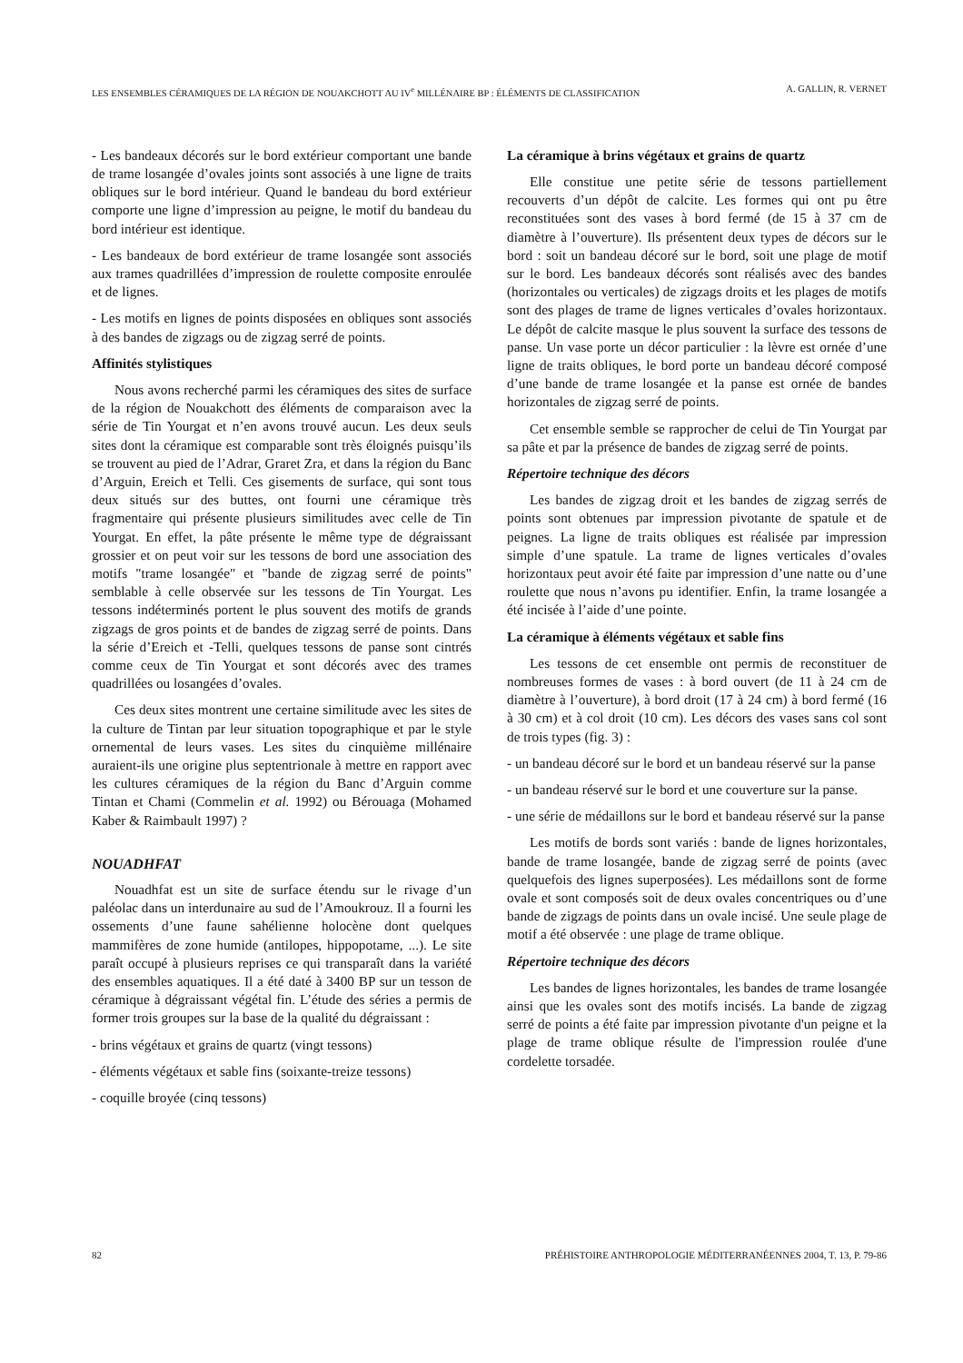LES ENSEMBLES CÉRAMIQUES DE LA RÉGION DE NOUAKCHOTT AU IV<sup>e</sup> MILLÉNAIRE BP : ÉLÉMENTS DE CLASSIFICATION A. GALLIN, R. VERNET
- Les bandeaux décorés sur le bord extérieur comportant une bande de trame losangée d’ovales joints sont associés à une ligne de traits obliques sur le bord intérieur. Quand le bandeau du bord extérieur comporte une ligne d’impression au peigne, le motif du bandeau du bord intérieur est identique.
- Les bandeaux de bord extérieur de trame losangée sont associés aux trames quadrillées d’impression de roulette composite enroulée et de lignes.
- Les motifs en lignes de points disposées en obliques sont associés à des bandes de zigzags ou de zigzag serré de points.
Affinités stylistiques
Nous avons recherché parmi les céramiques des sites de surface de la région de Nouakchott des éléments de comparaison avec la série de Tin Yourgat et n’en avons trouvé aucun. Les deux seuls sites dont la céramique est comparable sont très éloignés puisqu’ils se trouvent au pied de l’Adrar, Graret Zra, et dans la région du Banc d’Arguin, Ereich et Telli. Ces gisements de surface, qui sont tous deux situés sur des buttes, ont fourni une céramique très fragmentaire qui présente plusieurs similitudes avec celle de Tin Yourgat. En effet, la pâte présente le même type de dégraissant grossier et on peut voir sur les tessons de bord une association des motifs "trame losangée" et "bande de zigzag serré de points" semblable à celle observée sur les tessons de Tin Yourgat. Les tessons indéterminés portent le plus souvent des motifs de grands zigzags de gros points et de bandes de zigzag serré de points. Dans la série d’Ereich et -Telli, quelques tessons de panse sont cintrés comme ceux de Tin Yourgat et sont décorés avec des trames quadrillées ou losangées d’ovales.
Ces deux sites montrent une certaine similitude avec les sites de la culture de Tintan par leur situation topographique et par le style ornemental de leurs vases. Les sites du cinquième millénaire auraient-ils une origine plus septentrionale à mettre en rapport avec les cultures céramiques de la région du Banc d’Arguin comme Tintan et Chami (Commelin et al. 1992) ou Bérouaga (Mohamed Kaber & Raimbault 1997) ?
NOUADHFAT
Nouadhfat est un site de surface étendu sur le rivage d’un paléolac dans un interdunaire au sud de l’Amoukrouz. Il a fourni les ossements d’une faune sahélienne holocène dont quelques mammifères de zone humide (antilopes, hippopotame, ...). Le site paraît occupé à plusieurs reprises ce qui transparaît dans la variété des ensembles aquatiques. Il a été daté à 3400 BP sur un tesson de céramique à dégraissant végétal fin. L’étude des séries a permis de former trois groupes sur la base de la qualité du dégraissant :
- brins végétaux et grains de quartz (vingt tessons)
- éléments végétaux et sable fins (soixante-treize tessons)
- coquille broyée (cinq tessons)
La céramique à brins végétaux et grains de quartz
Elle constitue une petite série de tessons partiellement recouverts d’un dépôt de calcite. Les formes qui ont pu être reconstituées sont des vases à bord fermé (de 15 à 37 cm de diamètre à l’ouverture). Ils présentent deux types de décors sur le bord : soit un bandeau décoré sur le bord, soit une plage de motif sur le bord. Les bandeaux décorés sont réalisés avec des bandes (horizontales ou verticales) de zigzags droits et les plages de motifs sont des plages de trame de lignes verticales d’ovales horizontaux. Le dépôt de calcite masque le plus souvent la surface des tessons de panse. Un vase porte un décor particulier : la lèvre est ornée d’une ligne de traits obliques, le bord porte un bandeau décoré composé d’une bande de trame losangée et la panse est ornée de bandes horizontales de zigzag serré de points.
Cet ensemble semble se rapprocher de celui de Tin Yourgat par sa pâte et par la présence de bandes de zigzag serré de points.
Répertoire technique des décors
Les bandes de zigzag droit et les bandes de zigzag serrés de points sont obtenues par impression pivotante de spatule et de peignes. La ligne de traits obliques est réalisée par impression simple d’une spatule. La trame de lignes verticales d’ovales horizontaux peut avoir été faite par impression d’une natte ou d’une roulette que nous n’avons pu identifier. Enfin, la trame losangée a été incisée à l’aide d’une pointe.
La céramique à éléments végétaux et sable fins
Les tessons de cet ensemble ont permis de reconstituer de nombreuses formes de vases : à bord ouvert (de 11 à 24 cm de diamètre à l’ouverture), à bord droit (17 à 24 cm) à bord fermé (16 à 30 cm) et à col droit (10 cm). Les décors des vases sans col sont de trois types (fig. 3) :
- un bandeau décoré sur le bord et un bandeau réservé sur la panse
- un bandeau réservé sur le bord et une couverture sur la panse.
- une série de médaillons sur le bord et bandeau réservé sur la panse
Les motifs de bords sont variés : bande de lignes horizontales, bande de trame losangée, bande de zigzag serré de points (avec quelquefois des lignes superposées). Les médaillons sont de forme ovale et sont composés soit de deux ovales concentriques ou d’une bande de zigzags de points dans un ovale incisé. Une seule plage de motif a été observée : une plage de trame oblique.
Répertoire technique des décors
Les bandes de lignes horizontales, les bandes de trame losangée ainsi que les ovales sont des motifs incisés. La bande de zigzag serré de points a été faite par impression pivotante d'un peigne et la plage de trame oblique résulte de l'impression roulée d'une cordelette torsadée.
82 PRÉHISTOIRE ANTHROPOLOGIE MÉDITERRANÉENNES 2004, T. 13, P. 79-86